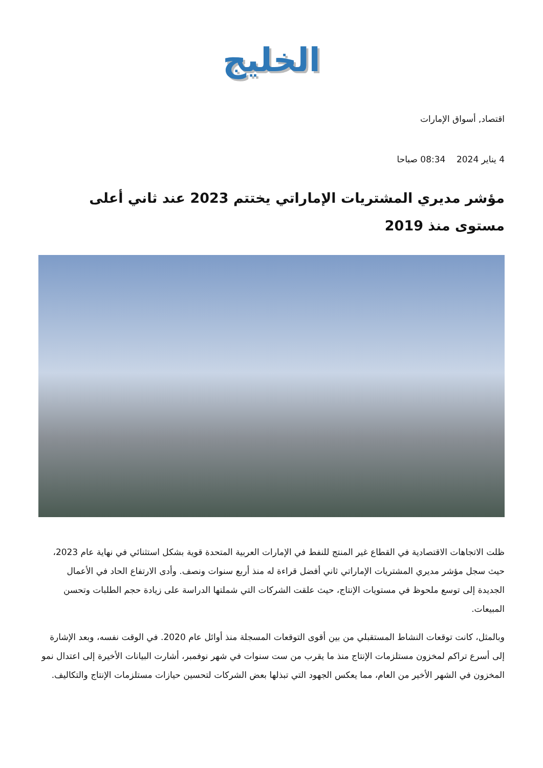الخليج
اقتصاد, أسواق الإمارات
4 يناير 2024 08:34 صباحا
مؤشر مديري المشتريات الإماراتي يختتم 2023 عند ثاني أعلى مستوى منذ 2019
ظلت الاتجاهات الاقتصادية في القطاع غير المنتج للنفط في الإمارات العربية المتحدة قوية بشكل استثنائي في نهاية عام 2023، حيث سجل مؤشر مديري المشتريات الإماراتي ثاني أفضل قراءة له منذ أربع سنوات ونصف. وأدى الارتفاع الحاد في الأعمال الجديدة إلى توسع ملحوظ في مستويات الإنتاج، حيث علقت الشركات التي شملتها الدراسة على زيادة حجم الطلبات وتحسن المبيعات.
وبالمثل، كانت توقعات النشاط المستقبلي من بين أقوى التوقعات المسجلة منذ أوائل عام 2020. في الوقت نفسه، وبعد الإشارة إلى أسرع تراكم لمخزون مستلزمات الإنتاج منذ ما يقرب من ست سنوات في شهر نوفمبر، أشارت البيانات الأخيرة إلى اعتدال نمو المخزون في الشهر الأخير من العام، مما يعكس الجهود التي تبذلها بعض الشركات لتحسين حيازات مستلزمات الإنتاج والتكاليف.